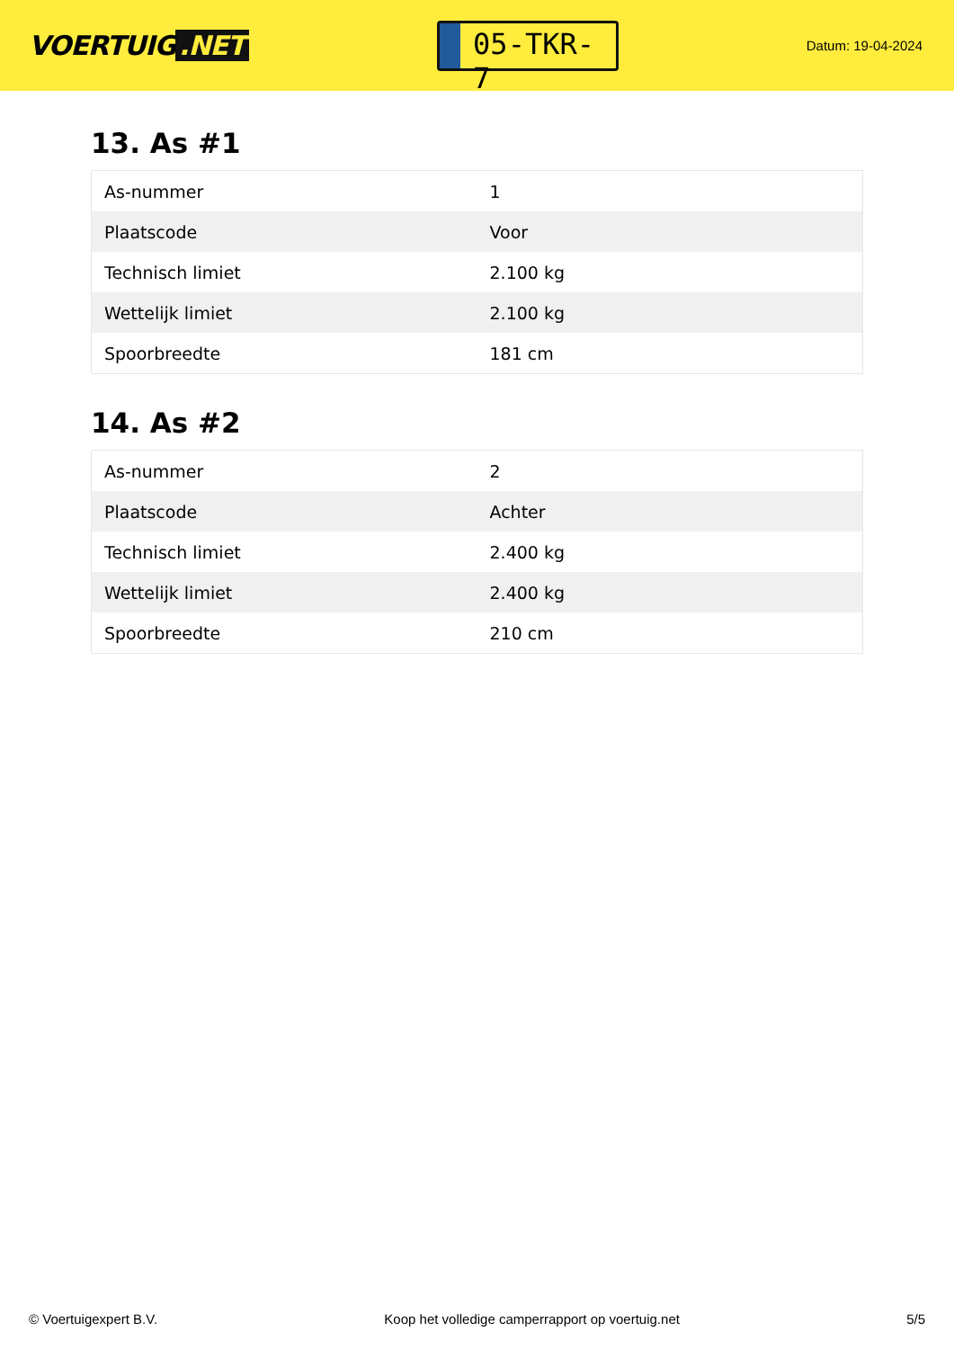VOERTUIG.NET
05-TKR-7
Datum: 19-04-2024
13. As #1
| As-nummer | 1 |
| Plaatscode | Voor |
| Technisch limiet | 2.100 kg |
| Wettelijk limiet | 2.100 kg |
| Spoorbreedte | 181 cm |
14. As #2
| As-nummer | 2 |
| Plaatscode | Achter |
| Technisch limiet | 2.400 kg |
| Wettelijk limiet | 2.400 kg |
| Spoorbreedte | 210 cm |
© Voertuigexpert B.V. Koop het volledige camperrapport op voertuig.net 5/5